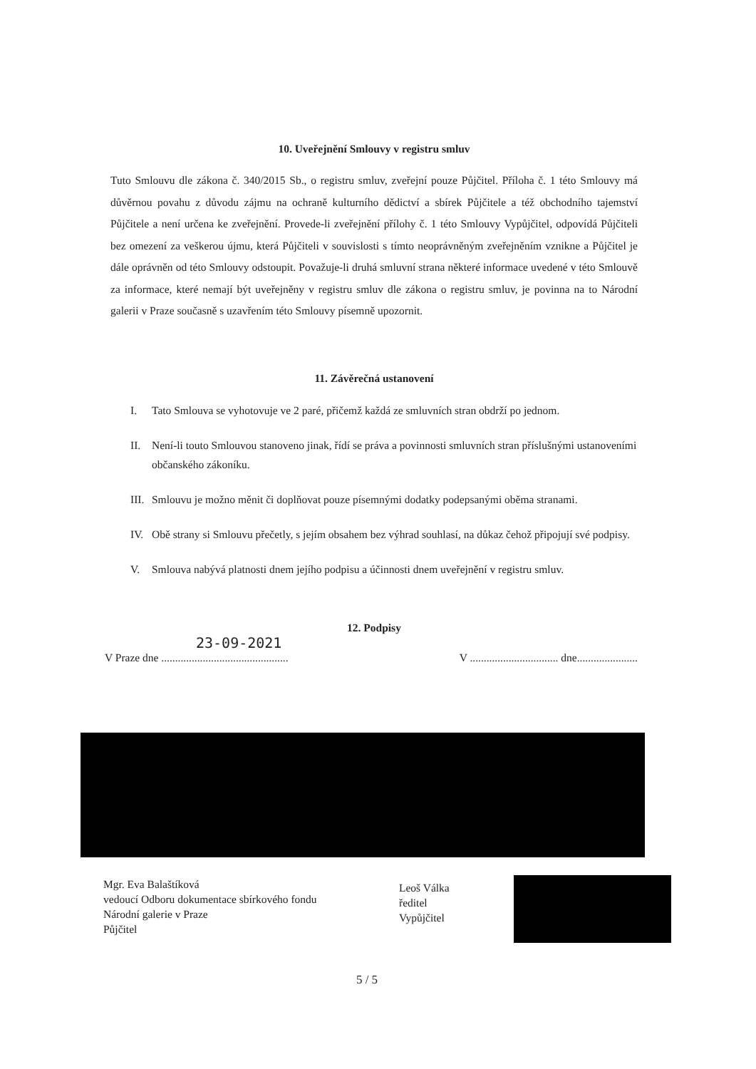10. Uveřejnění Smlouvy v registru smluv
Tuto Smlouvu dle zákona č. 340/2015 Sb., o registru smluv, zveřejní pouze Půjčitel. Příloha č. 1 této Smlouvy má důvěrnou povahu z důvodu zájmu na ochraně kulturního dědictví a sbírek Půjčitele a též obchodního tajemství Půjčitele a není určena ke zveřejnění. Provede-li zveřejnění přílohy č. 1 této Smlouvy Vypůjčitel, odpovídá Půjčiteli bez omezení za veškerou újmu, která Půjčiteli v souvislosti s tímto neoprávněným zveřejněním vznikne a Půjčitel je dále oprávněn od této Smlouvy odstoupit. Považuje-li druhá smluvní strana některé informace uvedené v této Smlouvě za informace, které nemají být uveřejněny v registru smluv dle zákona o registru smluv, je povinna na to Národní galerii v Praze současně s uzavřením této Smlouvy písemně upozornit.
11. Závěrečná ustanovení
I. Tato Smlouva se vyhotovuje ve 2 paré, přičemž každá ze smluvních stran obdrží po jednom.
II. Není-li touto Smlouvou stanoveno jinak, řídí se práva a povinnosti smluvních stran příslušnými ustanoveními občanského zákoníku.
III.
Smlouvu je možno měnit či doplňovat pouze písemnými dodatky podepsanými oběma stranami.
IV. Obě strany si Smlouvu přečetly, s jejím obsahem bez výhrad souhlasí, na důkaz čehož připojují své podpisy.
V. Smlouva nabývá platnosti dnem jejího podpisu a účinnosti dnem uveřejnění v registru smluv.
12. Podpisy
23-09-2021
V Praze dne ..............................................
V ................................ dne......................
Mgr. Eva Balaštíková
vedoucí Odboru dokumentace sbírkového fondu
Národní galerie v Praze
Půjčitel
Leoš Válka
ředitel
Vypůjčitel
5 / 5